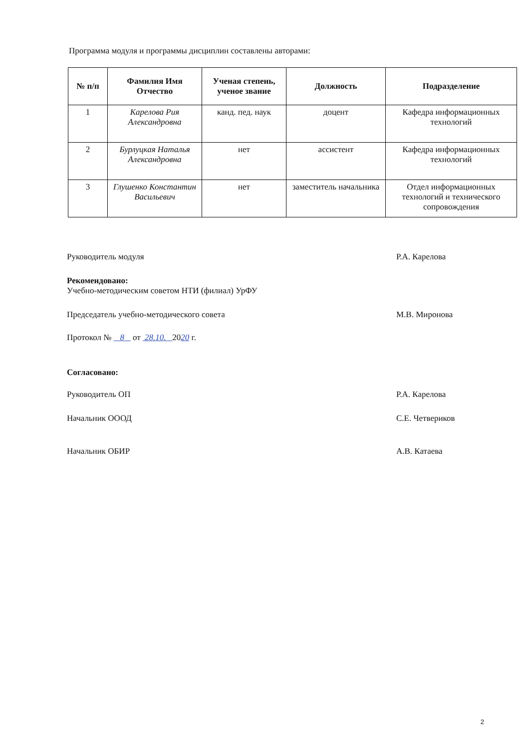Программа модуля и программы дисциплин составлены авторами:
| № п/п | Фамилия Имя Отчество | Ученая степень, ученое звание | Должность | Подразделение |
| --- | --- | --- | --- | --- |
| 1 | Карелова Рия Александровна | канд. пед. наук | доцент | Кафедра информационных технологий |
| 2 | Бурлуцкая Наталья Александровна | нет | ассистент | Кафедра информационных технологий |
| 3 | Глушенко Константин Васильевич | нет | заместитель начальника | Отдел информационных технологий и технического сопровождения |
Руководитель модуля Р.А. Карелова
Рекомендовано:
Учебно-методическим советом НТИ (филиал) УрФУ
Председатель учебно-методического совета М.В. Миронова
Протокол № 8 от 28.10. 2020 г.
Согласовано:
Руководитель ОП Р.А. Карелова
Начальник ОООД С.Е. Четвериков
Начальник ОБИР А.В. Катаева
2